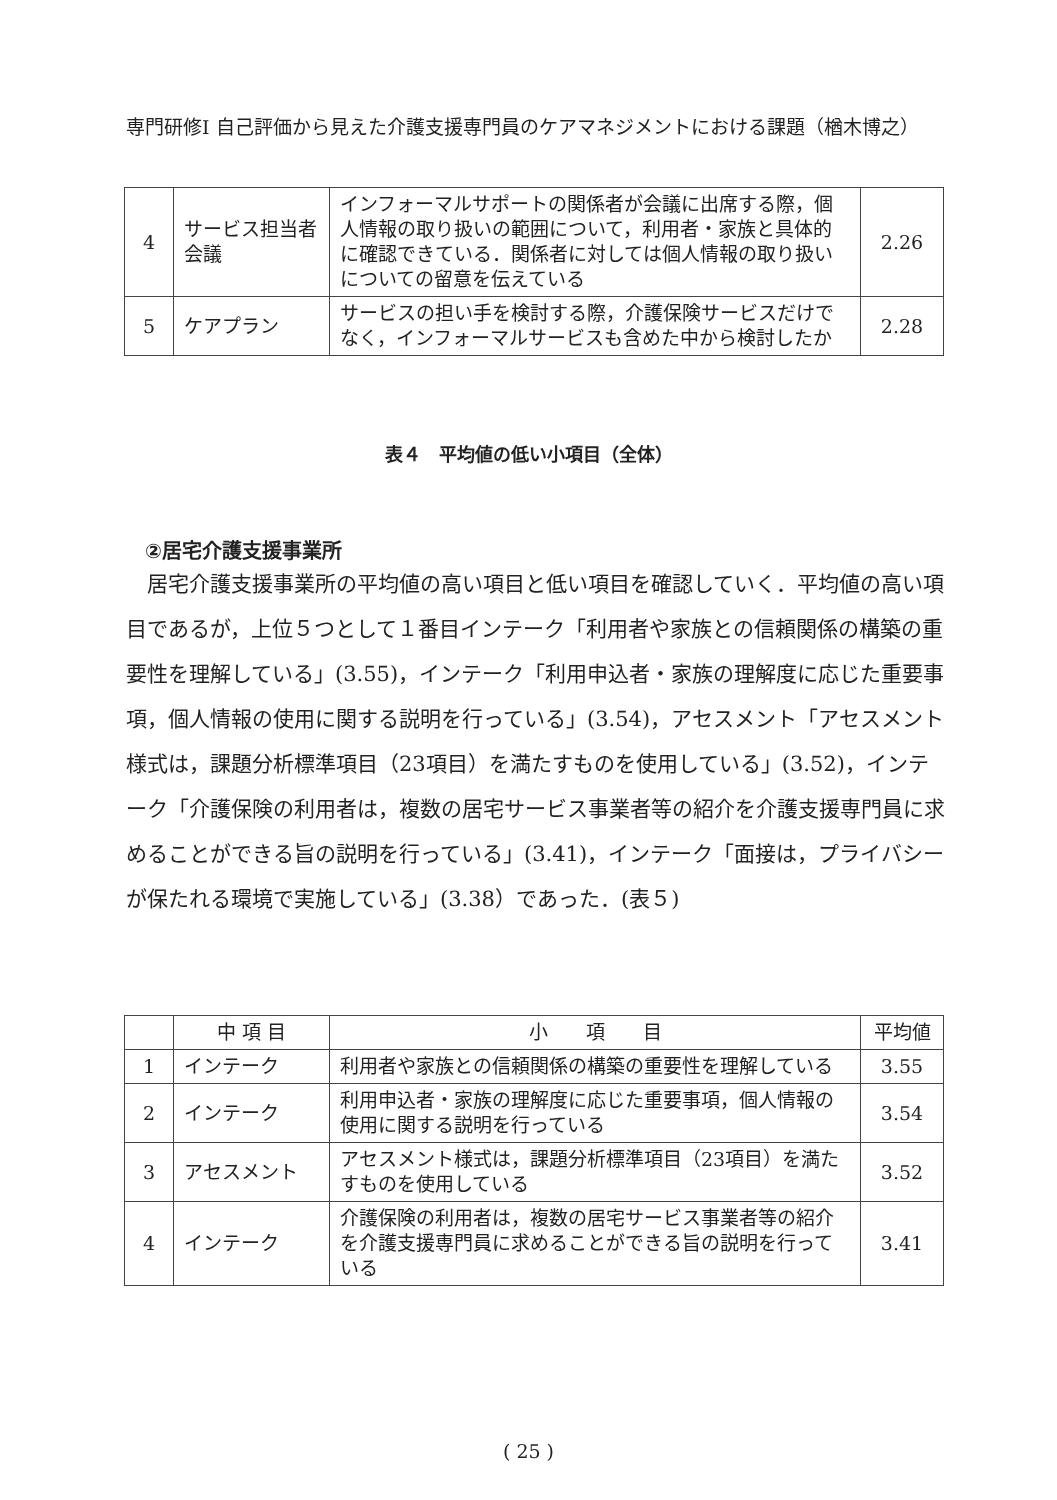専門研修Ⅰ 自己評価から見えた介護支援専門員のケアマネジメントにおける課題（楢木博之）
| 4 | サービス担当者会議 | インフォーマルサポートの関係者が会議に出席する際，個人情報の取り扱いの範囲について，利用者・家族と具体的に確認できている．関係者に対しては個人情報の取り扱いについての留意を伝えている | 2.26 |
| 5 | ケアプラン | サービスの担い手を検討する際，介護保険サービスだけでなく，インフォーマルサービスも含めた中から検討したか | 2.28 |
表４　平均値の低い小項目（全体）
②居宅介護支援事業所
居宅介護支援事業所の平均値の高い項目と低い項目を確認していく．平均値の高い項目であるが，上位５つとして１番目インテーク「利用者や家族との信頼関係の構築の重要性を理解している」(3.55)，インテーク「利用申込者・家族の理解度に応じた重要事項，個人情報の使用に関する説明を行っている」(3.54)，アセスメント「アセスメント様式は，課題分析標準項目（23項目）を満たすものを使用している」(3.52)，インテーク「介護保険の利用者は，複数の居宅サービス事業者等の紹介を介護支援専門員に求めることができる旨の説明を行っている」(3.41)，インテーク「面接は，プライバシーが保たれる環境で実施している」(3.38）であった．(表５)
| | 中 項 目 | 小 項 目 | 平均値 |
| --- | --- | --- | --- |
| 1 | インテーク | 利用者や家族との信頼関係の構築の重要性を理解している | 3.55 |
| 2 | インテーク | 利用申込者・家族の理解度に応じた重要事項，個人情報の使用に関する説明を行っている | 3.54 |
| 3 | アセスメント | アセスメント様式は，課題分析標準項目（23項目）を満たすものを使用している | 3.52 |
| 4 | インテーク | 介護保険の利用者は，複数の居宅サービス事業者等の紹介を介護支援専門員に求めることができる旨の説明を行っている | 3.41 |
( 25 )